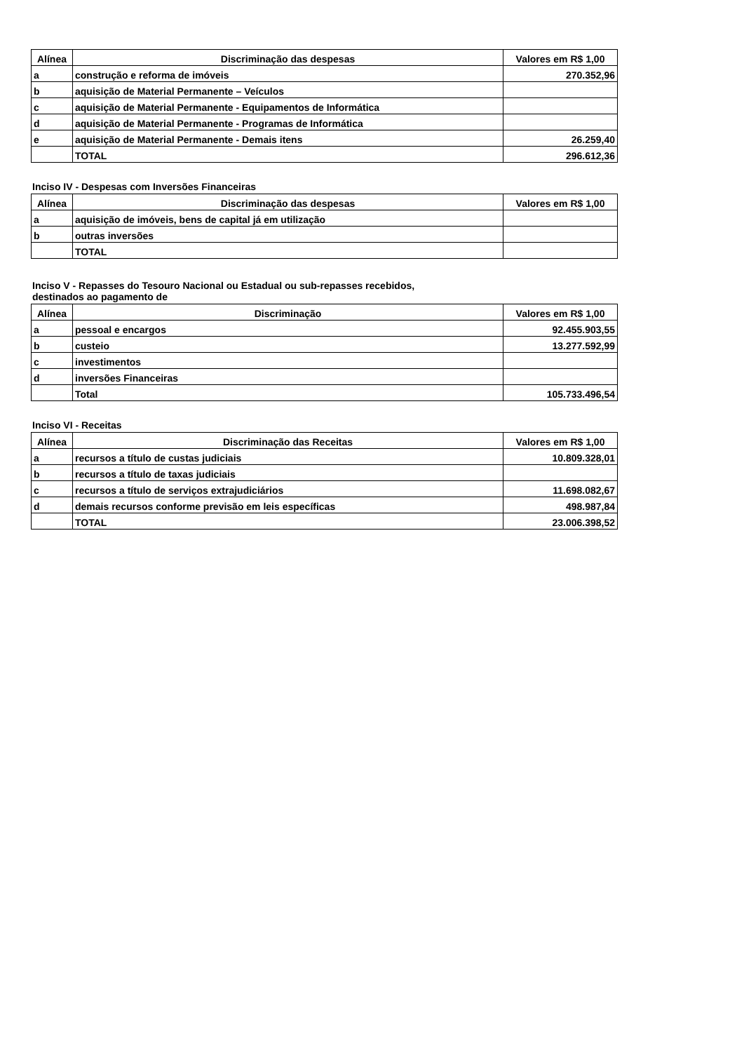| Alínea | Discriminação das despesas | Valores em R$ 1,00 |
| --- | --- | --- |
| a | construção e reforma de imóveis | 270.352,96 |
| b | aquisição de Material Permanente – Veículos | |
| c | aquisição de Material Permanente - Equipamentos de Informática | |
| d | aquisição de Material Permanente - Programas de Informática | |
| e | aquisição de Material Permanente - Demais itens | 26.259,40 |
| | TOTAL | 296.612,36 |
Inciso IV - Despesas com Inversões Financeiras
| Alínea | Discriminação das despesas | Valores em R$ 1,00 |
| --- | --- | --- |
| a | aquisição de imóveis, bens de capital já em utilização | |
| b | outras inversões | |
| | TOTAL | |
Inciso V - Repasses do Tesouro Nacional ou Estadual ou sub-repasses recebidos,
destinados ao pagamento de
| Alínea | Discriminação | Valores em R$ 1,00 |
| --- | --- | --- |
| a | pessoal e encargos | 92.455.903,55 |
| b | custeio | 13.277.592,99 |
| c | investimentos | |
| d | inversões Financeiras | |
| | Total | 105.733.496,54 |
Inciso VI - Receitas
| Alínea | Discriminação das Receitas | Valores em R$ 1,00 |
| --- | --- | --- |
| a | recursos a título de custas judiciais | 10.809.328,01 |
| b | recursos a título de taxas judiciais | |
| c | recursos a título de serviços extrajudiciários | 11.698.082,67 |
| d | demais recursos conforme previsão em leis específicas | 498.987,84 |
| | TOTAL | 23.006.398,52 |